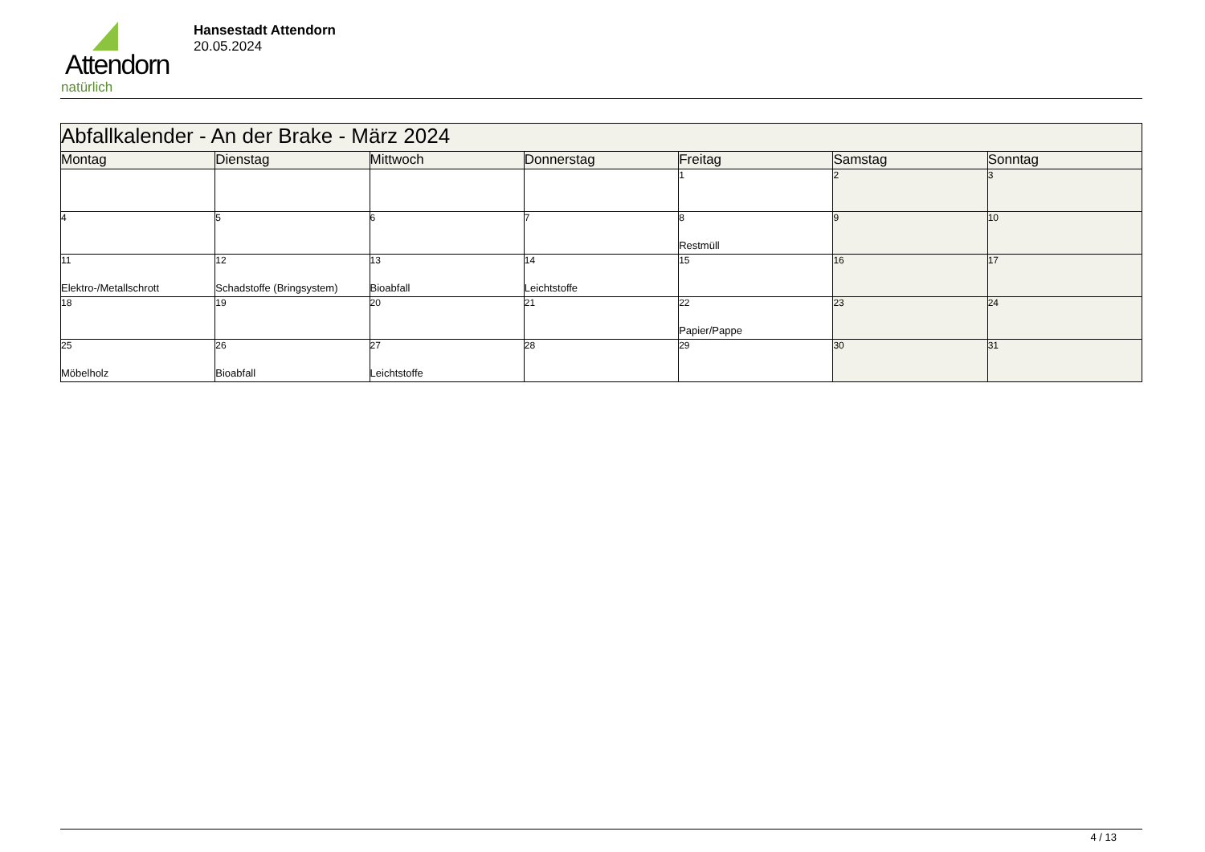Attendorn
natürlich
Hansestadt Attendorn
20.05.2024
| Abfallkalender - An der Brake - März 2024 | | | | | | |
| Montag | Dienstag | Mittwoch | Donnerstag | Freitag | Samstag | Sonntag |
| | | | | 1 | 2 | 3 |
| 4 | 5 | 6 | 7 | 8 Restmüll | 9 | 10 |
| 11 Elektro-/Metallschrott | 12 Schadstoffe (Bringsystem) | 13 Bioabfall | 14 Leichtstoffe | 15 | 16 | 17 |
| 18 | 19 | 20 | 21 | 22 Papier/Pappe | 23 | 24 |
| 25 Möbelholz | 26 Bioabfall | 27 Leichtstoffe | 28 | 29 | 30 | 31 |
4 / 13